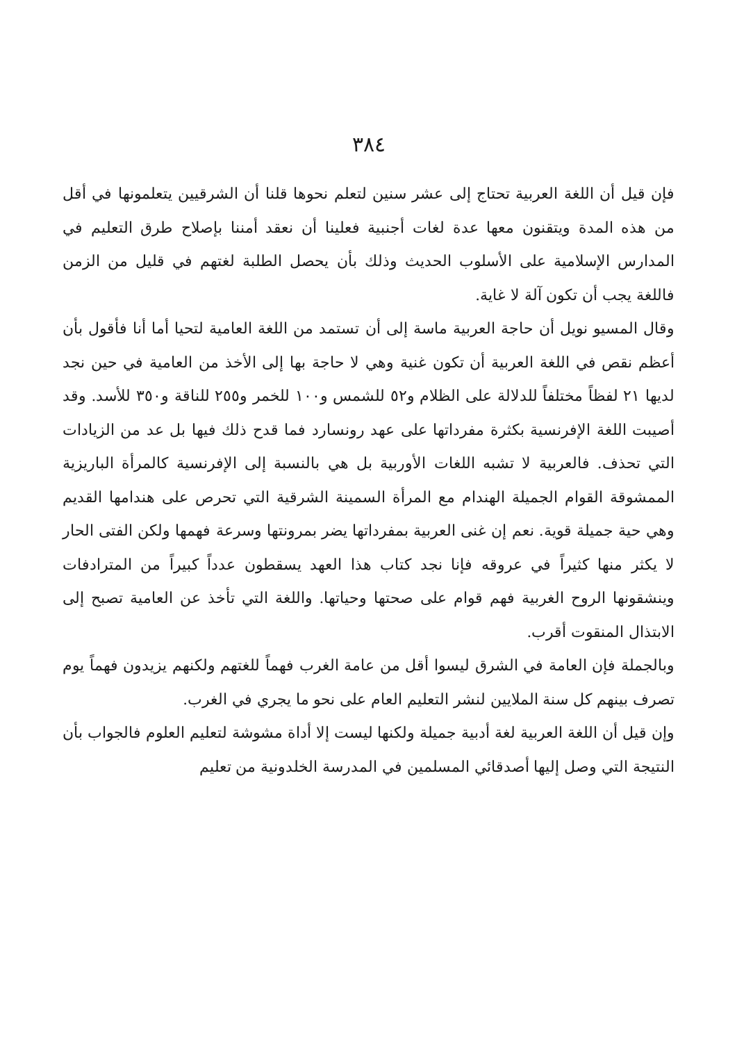٣٨٤
فإن قيل أن اللغة العربية تحتاج إلى عشر سنين لتعلم نحوها قلنا أن الشرقيين يتعلمونها في أقل من هذه المدة ويتقنون معها عدة لغات أجنبية فعلينا أن نعقد أمننا بإصلاح طرق التعليم في المدارس الإسلامية على الأسلوب الحديث وذلك بأن يحصل الطلبة لغتهم في قليل من الزمن فاللغة يجب أن تكون آلة لا غاية.
وقال المسيو نويل أن حاجة العربية ماسة إلى أن تستمد من اللغة العامية لتحيا أما أنا فأقول بأن أعظم نقص في اللغة العربية أن تكون غنية وهي لا حاجة بها إلى الأخذ من العامية في حين نجد لديها ٢١ لفظاً مختلفاً للدلالة على الظلام و٥٢ للشمس و١٠٠ للخمر و٢٥٥ للناقة و٣٥٠ للأسد. وقد أصيبت اللغة الإفرنسية بكثرة مفرداتها على عهد رونسارد فما قدح ذلك فيها بل عد من الزيادات التي تحذف. فالعربية لا تشبه اللغات الأوربية بل هي بالنسبة إلى الإفرنسية كالمرأة الباريزية الممشوقة القوام الجميلة الهندام مع المرأة السمينة الشرقية التي تحرص على هندامها القديم وهي حية جميلة قوية. نعم إن غنى العربية بمفرداتها يضر بمرونتها وسرعة فهمها ولكن الفتى الحار لا يكثر منها كثيراً في عروقه فإنا نجد كتاب هذا العهد يسقطون عدداً كبيراً من المترادفات وينشقونها الروح الغربية فهم قوام على صحتها وحياتها. واللغة التي تأخذ عن العامية تصبح إلى الابتذال المنقوت أقرب.
وبالجملة فإن العامة في الشرق ليسوا أقل من عامة الغرب فهماً للغتهم ولكنهم يزيدون فهماً يوم تصرف بينهم كل سنة الملايين لنشر التعليم العام على نحو ما يجري في الغرب.
وإن قيل أن اللغة العربية لغة أدبية جميلة ولكنها ليست إلا أداة مشوشة لتعليم العلوم فالجواب بأن النتيجة التي وصل إليها أصدقائي المسلمين في المدرسة الخلدونية من تعليم